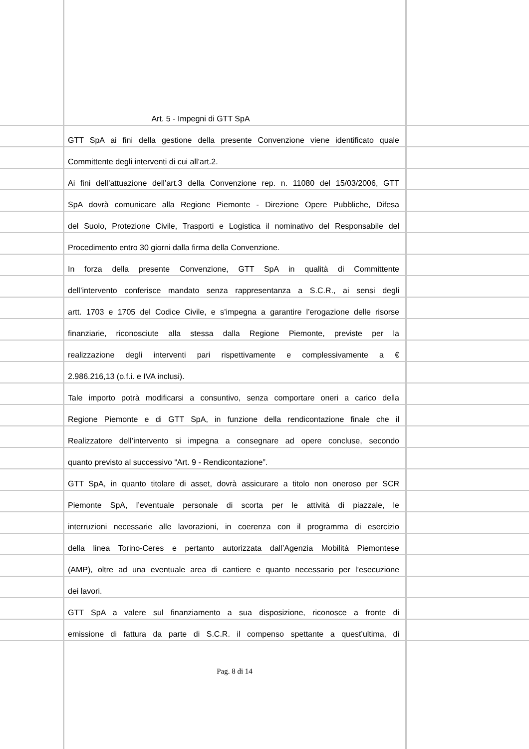Art. 5 - Impegni di GTT SpA
GTT SpA ai fini della gestione della presente Convenzione viene identificato quale
Committente degli interventi di cui all’art.2.
Ai fini dell’attuazione dell’art.3 della Convenzione rep. n. 11080 del 15/03/2006, GTT
SpA dovrà comunicare alla Regione Piemonte - Direzione Opere Pubbliche, Difesa
del Suolo, Protezione Civile, Trasporti e Logistica il nominativo del Responsabile del
Procedimento entro 30 giorni dalla firma della Convenzione.
In forza della presente Convenzione, GTT SpA in qualità di Committente
dell’intervento conferisce mandato senza rappresentanza a S.C.R., ai sensi degli
artt. 1703 e 1705 del Codice Civile, e s’impegna a garantire l’erogazione delle risorse
finanziarie, riconosciute alla stessa dalla Regione Piemonte, previste per la
realizzazione degli interventi pari rispettivamente e complessivamente a €
2.986.216,13 (o.f.i. e IVA inclusi).
Tale importo potrà modificarsi a consuntivo, senza comportare oneri a carico della
Regione Piemonte e di GTT SpA, in funzione della rendicontazione finale che il
Realizzatore dell’intervento si impegna a consegnare ad opere concluse, secondo
quanto previsto al successivo “Art. 9 - Rendicontazione”.
GTT SpA, in quanto titolare di asset, dovrà assicurare a titolo non oneroso per SCR
Piemonte SpA, l’eventuale personale di scorta per le attività di piazzale, le
interruzioni necessarie alle lavorazioni, in coerenza con il programma di esercizio
della linea Torino-Ceres e pertanto autorizzata dall’Agenzia Mobilità Piemontese
(AMP), oltre ad una eventuale area di cantiere e quanto necessario per l’esecuzione
dei lavori.
GTT SpA a valere sul finanziamento a sua disposizione, riconosce a fronte di
emissione di fattura da parte di S.C.R. il compenso spettante a quest’ultima, di
Pag. 8 di 14